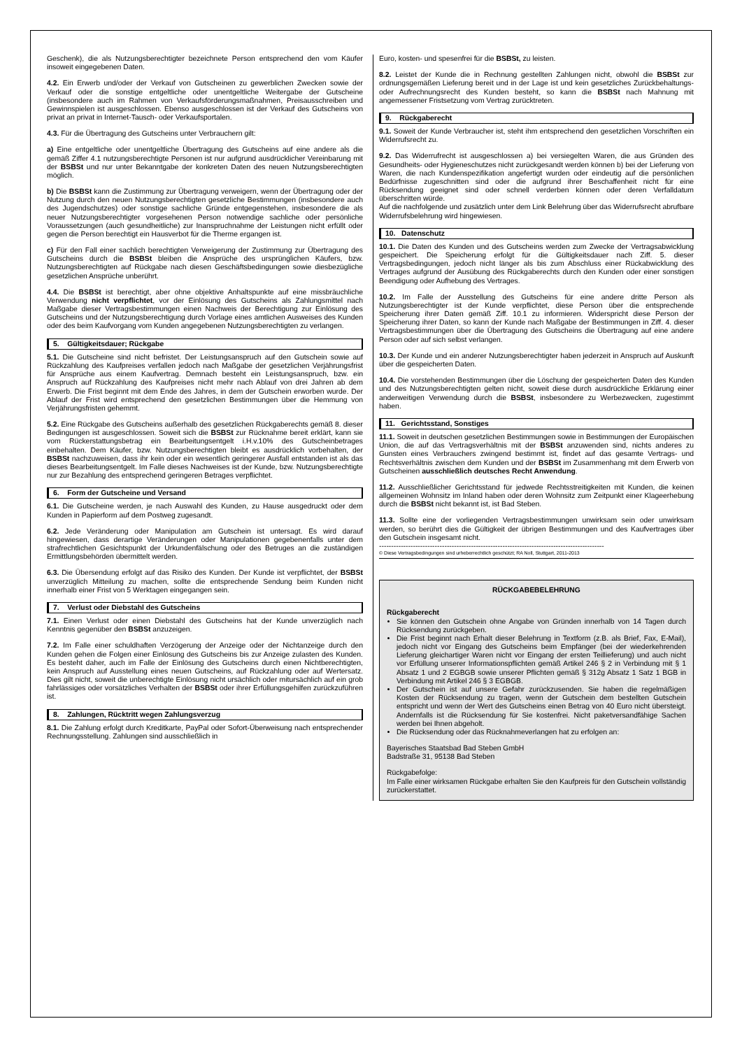Geschenk), die als Nutzungsberechtigter bezeichnete Person entsprechend den vom Käufer insoweit eingegebenen Daten.
4.2. Ein Erwerb und/oder der Verkauf von Gutscheinen zu gewerblichen Zwecken sowie der Verkauf oder die sonstige entgeltliche oder unentgeltliche Weitergabe der Gutscheine (insbesondere auch im Rahmen von Verkaufsförderungsmaßnahmen, Preisausschreiben und Gewinnspielen ist ausgeschlossen. Ebenso ausgeschlossen ist der Verkauf des Gutscheins von privat an privat in Internet-Tausch- oder Verkaufsportalen.
4.3. Für die Übertragung des Gutscheins unter Verbrauchern gilt:
a) Eine entgeltliche oder unentgeltliche Übertragung des Gutscheins auf eine andere als die gemäß Ziffer 4.1 nutzungsberechtigte Personen ist nur aufgrund ausdrücklicher Vereinbarung mit der BSBSt und nur unter Bekanntgabe der konkreten Daten des neuen Nutzungsberechtigten möglich.
b) Die BSBSt kann die Zustimmung zur Übertragung verweigern, wenn der Übertragung oder der Nutzung durch den neuen Nutzungsberechtigten gesetzliche Bestimmungen (insbesondere auch des Jugendschutzes) oder sonstige sachliche Gründe entgegenstehen, insbesondere die als neuer Nutzungsberechtigter vorgesehenen Person notwendige sachliche oder persönliche Voraussetzungen (auch gesundheitliche) zur Inanspruchnahme der Leistungen nicht erfüllt oder gegen die Person berechtigt ein Hausverbot für die Therme ergangen ist.
c) Für den Fall einer sachlich berechtigten Verweigerung der Zustimmung zur Übertragung des Gutscheins durch die BSBSt bleiben die Ansprüche des ursprünglichen Käufers, bzw. Nutzungsberechtigten auf Rückgabe nach diesen Geschäftsbedingungen sowie diesbezügliche gesetzlichen Ansprüche unberührt.
4.4. Die BSBSt ist berechtigt, aber ohne objektive Anhaltspunkte auf eine missbräuchliche Verwendung nicht verpflichtet, vor der Einlösung des Gutscheins als Zahlungsmittel nach Maßgabe dieser Vertragsbestimmungen einen Nachweis der Berechtigung zur Einlösung des Gutscheins und der Nutzungsberechtigung durch Vorlage eines amtlichen Ausweises des Kunden oder des beim Kaufvorgang vom Kunden angegebenen Nutzungsberechtigten zu verlangen.
5. Gültigkeitsdauer; Rückgabe
5.1. Die Gutscheine sind nicht befristet. Der Leistungsanspruch auf den Gutschein sowie auf Rückzahlung des Kaufpreises verfallen jedoch nach Maßgabe der gesetzlichen Verjährungsfrist für Ansprüche aus einem Kaufvertrag. Demnach besteht ein Leistungsanspruch, bzw. ein Anspruch auf Rückzahlung des Kaufpreises nicht mehr nach Ablauf von drei Jahren ab dem Erwerb. Die Frist beginnt mit dem Ende des Jahres, in dem der Gutschein erworben wurde. Der Ablauf der Frist wird entsprechend den gesetzlichen Bestimmungen über die Hemmung von Verjährungsfristen gehemmt.
5.2. Eine Rückgabe des Gutscheins außerhalb des gesetzlichen Rückgaberechts gemäß 8. dieser Bedingungen ist ausgeschlossen. Soweit sich die BSBSt zur Rücknahme bereit erklärt, kann sie vom Rückerstattungsbetrag ein Bearbeitungsentgelt i.H.v.10% des Gutscheinbetrages einbehalten. Dem Käufer, bzw. Nutzungsberechtigten bleibt es ausdrücklich vorbehalten, der BSBSt nachzuweisen, dass ihr kein oder ein wesentlich geringerer Ausfall entstanden ist als das dieses Bearbeitungsentgelt. Im Falle dieses Nachweises ist der Kunde, bzw. Nutzungsberechtigte nur zur Bezahlung des entsprechend geringeren Betrages verpflichtet.
6. Form der Gutscheine und Versand
6.1. Die Gutscheine werden, je nach Auswahl des Kunden, zu Hause ausgedruckt oder dem Kunden in Papierform auf dem Postweg zugesandt.
6.2. Jede Veränderung oder Manipulation am Gutschein ist untersagt. Es wird darauf hingewiesen, dass derartige Veränderungen oder Manipulationen gegebenenfalls unter dem strafrechtlichen Gesichtspunkt der Urkundenfälschung oder des Betruges an die zuständigen Ermittlungsbehörden übermittelt werden.
6.3. Die Übersendung erfolgt auf das Risiko des Kunden. Der Kunde ist verpflichtet, der BSBSt unverzüglich Mitteilung zu machen, sollte die entsprechende Sendung beim Kunden nicht innerhalb einer Frist von 5 Werktagen eingegangen sein.
7. Verlust oder Diebstahl des Gutscheins
7.1. Einen Verlust oder einen Diebstahl des Gutscheins hat der Kunde unverzüglich nach Kenntnis gegenüber den BSBSt anzuzeigen.
7.2. Im Falle einer schuldhaften Verzögerung der Anzeige oder der Nichtanzeige durch den Kunden gehen die Folgen einer Einlösung des Gutscheins bis zur Anzeige zulasten des Kunden. Es besteht daher, auch im Falle der Einlösung des Gutscheins durch einen Nichtberechtigten, kein Anspruch auf Ausstellung eines neuen Gutscheins, auf Rückzahlung oder auf Wertersatz. Dies gilt nicht, soweit die unberechtigte Einlösung nicht ursächlich oder mitursächlich auf ein grob fahrlässiges oder vorsätzliches Verhalten der BSBSt oder ihrer Erfüllungsgehilfen zurückzuführen ist.
8. Zahlungen, Rücktritt wegen Zahlungsverzug
8.1. Die Zahlung erfolgt durch Kreditkarte, PayPal oder Sofort-Überweisung nach entsprechender Rechnungsstellung. Zahlungen sind ausschließlich in
Euro, kosten- und spesenfrei für die BSBSt, zu leisten.
8.2. Leistet der Kunde die in Rechnung gestellten Zahlungen nicht, obwohl die BSBSt zur ordnungsgemäßen Lieferung bereit und in der Lage ist und kein gesetzliches Zurückbehaltungs- oder Aufrechnungsrecht des Kunden besteht, so kann die BSBSt nach Mahnung mit angemessener Fristsetzung vom Vertrag zurücktreten.
9. Rückgaberecht
9.1. Soweit der Kunde Verbraucher ist, steht ihm entsprechend den gesetzlichen Vorschriften ein Widerrufsrecht zu.
9.2. Das Widerrufrecht ist ausgeschlossen a) bei versiegelten Waren, die aus Gründen des Gesundheits- oder Hygieneschutzes nicht zurückgesandt werden können b) bei der Lieferung von Waren, die nach Kundenspezifikation angefertigt wurden oder eindeutig auf die persönlichen Bedürfnisse zugeschnitten sind oder die aufgrund ihrer Beschaffenheit nicht für eine Rücksendung geeignet sind oder schnell verderben können oder deren Verfalldatum überschritten würde.
Auf die nachfolgende und zusätzlich unter dem Link Belehrung über das Widerrufsrecht abrufbare Widerrufsbelehrung wird hingewiesen.
10. Datenschutz
10.1. Die Daten des Kunden und des Gutscheins werden zum Zwecke der Vertragsabwicklung gespeichert. Die Speicherung erfolgt für die Gültigkeitsdauer nach Ziff. 5. dieser Vertragsbedingungen, jedoch nicht länger als bis zum Abschluss einer Rückabwicklung des Vertrages aufgrund der Ausübung des Rückgaberechts durch den Kunden oder einer sonstigen Beendigung oder Aufhebung des Vertrages.
10.2. Im Falle der Ausstellung des Gutscheins für eine andere dritte Person als Nutzungsberechtigter ist der Kunde verpflichtet, diese Person über die entsprechende Speicherung ihrer Daten gemäß Ziff. 10.1 zu informieren. Widerspricht diese Person der Speicherung ihrer Daten, so kann der Kunde nach Maßgabe der Bestimmungen in Ziff. 4. dieser Vertragsbestimmungen über die Übertragung des Gutscheins die Übertragung auf eine andere Person oder auf sich selbst verlangen.
10.3. Der Kunde und ein anderer Nutzungsberechtigter haben jederzeit in Anspruch auf Auskunft über die gespeicherten Daten.
10.4. Die vorstehenden Bestimmungen über die Löschung der gespeicherten Daten des Kunden und des Nutzungsberechtigten gelten nicht, soweit diese durch ausdrückliche Erklärung einer anderweitigen Verwendung durch die BSBSt, insbesondere zu Werbezwecken, zugestimmt haben.
11. Gerichtsstand, Sonstiges
11.1. Soweit in deutschen gesetzlichen Bestimmungen sowie in Bestimmungen der Europäischen Union, die auf das Vertragsverhältnis mit der BSBSt anzuwenden sind, nichts anderes zu Gunsten eines Verbrauchers zwingend bestimmt ist, findet auf das gesamte Vertrags- und Rechtsverhältnis zwischen dem Kunden und der BSBSt im Zusammenhang mit dem Erwerb von Gutscheinen ausschließlich deutsches Recht Anwendung.
11.2. Ausschließlicher Gerichtsstand für jedwede Rechtsstreitigkeiten mit Kunden, die keinen allgemeinen Wohnsitz im Inland haben oder deren Wohnsitz zum Zeitpunkt einer Klageerhebung durch die BSBSt nicht bekannt ist, ist Bad Steben.
11.3. Sollte eine der vorliegenden Vertragsbestimmungen unwirksam sein oder unwirksam werden, so berührt dies die Gültigkeit der übrigen Bestimmungen und des Kaufvertrages über den Gutschein insgesamt nicht.
---------------------------------------------------------------------------------------------
© Diese Vertragsbedingungen sind urheberrechtlich geschützt; RA Noll, Stuttgart, 2011-2013
RÜCKGABEBELEHRUNG
Rückgaberecht
Sie können den Gutschein ohne Angabe von Gründen innerhalb von 14 Tagen durch Rücksendung zurückgeben.
Die Frist beginnt nach Erhalt dieser Belehrung in Textform (z.B. als Brief, Fax, E-Mail), jedoch nicht vor Eingang des Gutscheins beim Empfänger (bei der wiederkehrenden Lieferung gleichartiger Waren nicht vor Eingang der ersten Teillieferung) und auch nicht vor Erfüllung unserer Informationspflichten gemäß Artikel 246 § 2 in Verbindung mit § 1 Absatz 1 und 2 EGBGB sowie unserer Pflichten gemäß § 312g Absatz 1 Satz 1 BGB in Verbindung mit Artikel 246 § 3 EGBGB.
Der Gutschein ist auf unsere Gefahr zurückzusenden. Sie haben die regelmäßigen Kosten der Rücksendung zu tragen, wenn der Gutschein dem bestellten Gutschein entspricht und wenn der Wert des Gutscheins einen Betrag von 40 Euro nicht übersteigt. Andernfalls ist die Rücksendung für Sie kostenfrei. Nicht paketversandfähige Sachen werden bei Ihnen abgeholt.
Die Rücksendung oder das Rücknahmeverlangen hat zu erfolgen an:
Bayerisches Staatsbad Bad Steben GmbH
Badstraße 31, 95138 Bad Steben
Rückgabefolge:
Im Falle einer wirksamen Rückgabe erhalten Sie den Kaufpreis für den Gutschein vollständig zurückerstattet.